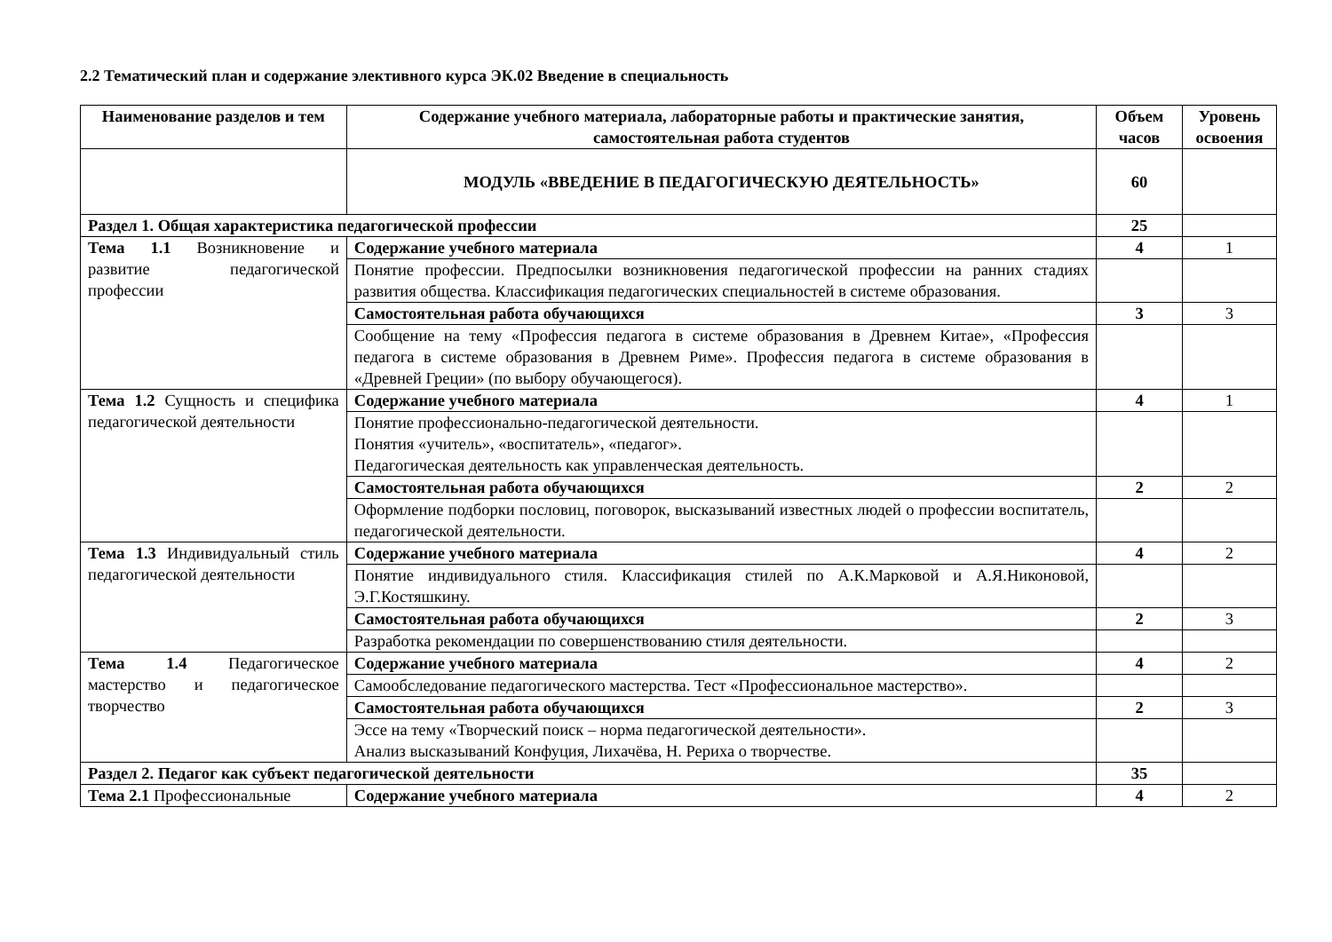2.2 Тематический план и содержание элективного курса ЭК.02 Введение в специальность
| Наименование разделов и тем | Содержание учебного материала, лабораторные работы и практические занятия, самостоятельная работа студентов | Объем часов | Уровень освоения |
| --- | --- | --- | --- |
| | МОДУЛЬ «ВВЕДЕНИЕ В ПЕДАГОГИЧЕСКУЮ ДЕЯТЕЛЬНОСТЬ» | 60 | |
| Раздел 1. Общая характеристика педагогической профессии | | 25 | |
| Тема 1.1 Возникновение и развитие педагогической профессии | Содержание учебного материала | 4 | 1 |
| | Понятие профессии. Предпосылки возникновения педагогической профессии на ранних стадиях развития общества. Классификация педагогических специальностей в системе образования. | | |
| | Самостоятельная работа обучающихся | 3 | 3 |
| | Сообщение на тему «Профессия педагога в системе образования в Древнем Китае», «Профессия педагога в системе образования в Древнем Риме». Профессия педагога в системе образования в «Древней Греции» (по выбору обучающегося). | | |
| Тема 1.2 Сущность и специфика педагогической деятельности | Содержание учебного материала | 4 | 1 |
| | Понятие профессионально-педагогической деятельности. Понятия «учитель», «воспитатель», «педагог». Педагогическая деятельность как управленческая деятельность. | | |
| | Самостоятельная работа обучающихся | 2 | 2 |
| | Оформление подборки пословиц, поговорок, высказываний известных людей о профессии воспитатель, педагогической деятельности. | | |
| Тема 1.3 Индивидуальный стиль педагогической деятельности | Содержание учебного материала | 4 | 2 |
| | Понятие индивидуального стиля. Классификация стилей по А.К.Марковой и А.Я.Никоновой, Э.Г.Костяшкину. | | |
| | Самостоятельная работа обучающихся | 2 | 3 |
| | Разработка рекомендации по совершенствованию стиля деятельности. | | |
| Тема 1.4 Педагогическое мастерство и педагогическое творчество | Содержание учебного материала | 4 | 2 |
| | Самообследование педагогического мастерства. Тест «Профессиональное мастерство». | | |
| | Самостоятельная работа обучающихся | 2 | 3 |
| | Эссе на тему «Творческий поиск – норма педагогической деятельности». Анализ высказываний Конфуция, Лихачёва, Н. Рериха о творчестве. | | |
| Раздел 2. Педагог как субъект педагогической деятельности | | 35 | |
| Тема 2.1 Профессиональные | Содержание учебного материала | 4 | 2 |